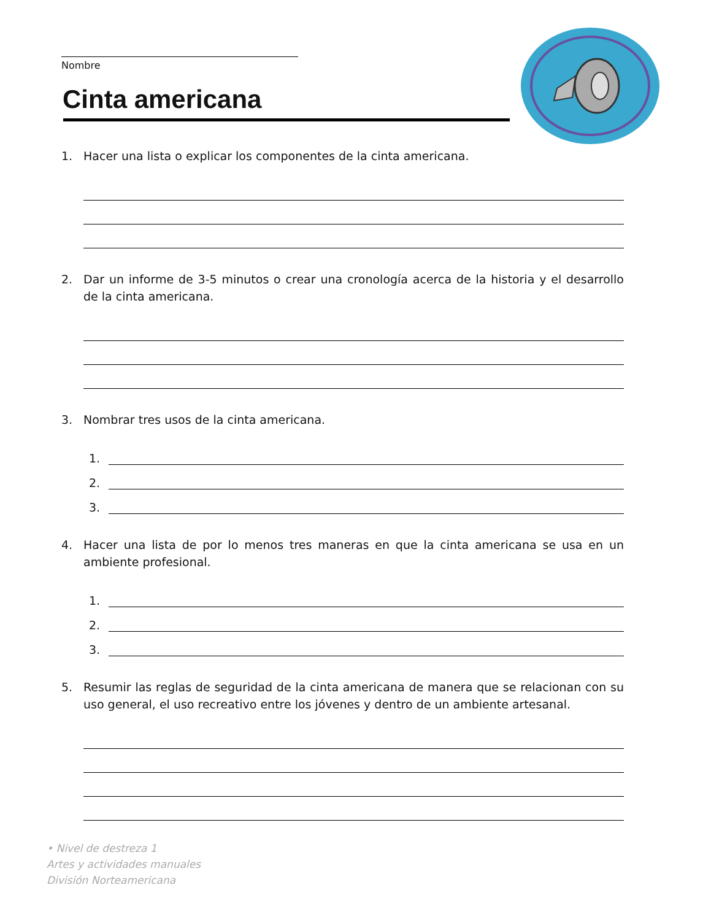Nombre
Cinta americana
1. Hacer una lista o explicar los componentes de la cinta americana.
2. Dar un informe de 3-5 minutos o crear una cronología acerca de la historia y el desarrollo de la cinta americana.
3. Nombrar tres usos de la cinta americana.
1.
2.
3.
4. Hacer una lista de por lo menos tres maneras en que la cinta americana se usa en un ambiente profesional.
1.
2.
3.
5. Resumir las reglas de seguridad de la cinta americana de manera que se relacionan con su uso general, el uso recreativo entre los jóvenes y dentro de un ambiente artesanal.
• Nivel de destreza 1
Artes y actividades manuales
División Norteamericana